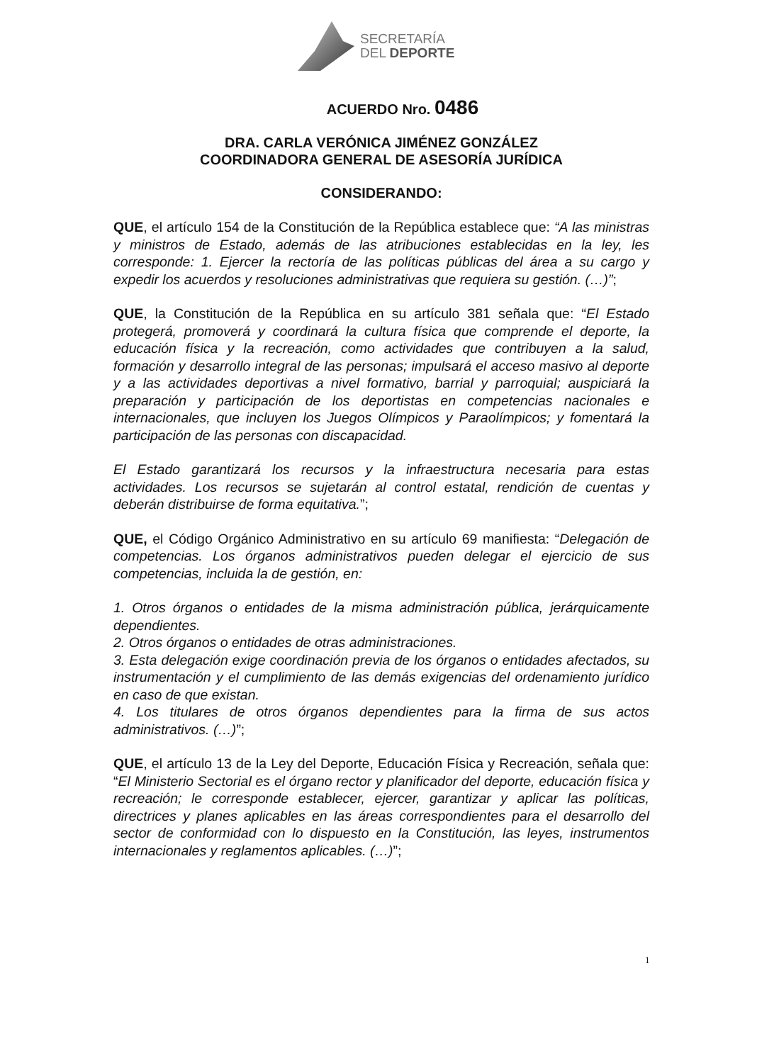SECRETARÍA
DEL DEPORTE
ACUERDO Nro. 0486
DRA. CARLA VERÓNICA JIMÉNEZ GONZÁLEZ
COORDINADORA GENERAL DE ASESORÍA JURÍDICA
CONSIDERANDO:
QUE, el artículo 154 de la Constitución de la República establece que: “A las ministras y ministros de Estado, además de las atribuciones establecidas en la ley, les corresponde: 1. Ejercer la rectoría de las políticas públicas del área a su cargo y expedir los acuerdos y resoluciones administrativas que requiera su gestión. (…)”;
QUE, la Constitución de la República en su artículo 381 señala que: “El Estado protegerá, promoverá y coordinará la cultura física que comprende el deporte, la educación física y la recreación, como actividades que contribuyen a la salud, formación y desarrollo integral de las personas; impulsará el acceso masivo al deporte y a las actividades deportivas a nivel formativo, barrial y parroquial; auspiciará la preparación y participación de los deportistas en competencias nacionales e internacionales, que incluyen los Juegos Olímpicos y Paraolímpicos; y fomentará la participación de las personas con discapacidad.
El Estado garantizará los recursos y la infraestructura necesaria para estas actividades. Los recursos se sujetarán al control estatal, rendición de cuentas y deberán distribuirse de forma equitativa.”;
QUE, el Código Orgánico Administrativo en su artículo 69 manifiesta: “Delegación de competencias. Los órganos administrativos pueden delegar el ejercicio de sus competencias, incluida la de gestión, en:
1. Otros órganos o entidades de la misma administración pública, jerárquicamente dependientes.
2. Otros órganos o entidades de otras administraciones.
3. Esta delegación exige coordinación previa de los órganos o entidades afectados, su instrumentación y el cumplimiento de las demás exigencias del ordenamiento jurídico en caso de que existan.
4. Los titulares de otros órganos dependientes para la firma de sus actos administrativos. (…)”;
QUE, el artículo 13 de la Ley del Deporte, Educación Física y Recreación, señala que: “El Ministerio Sectorial es el órgano rector y planificador del deporte, educación física y recreación; le corresponde establecer, ejercer, garantizar y aplicar las políticas, directrices y planes aplicables en las áreas correspondientes para el desarrollo del sector de conformidad con lo dispuesto en la Constitución, las leyes, instrumentos internacionales y reglamentos aplicables. (…)”;
1